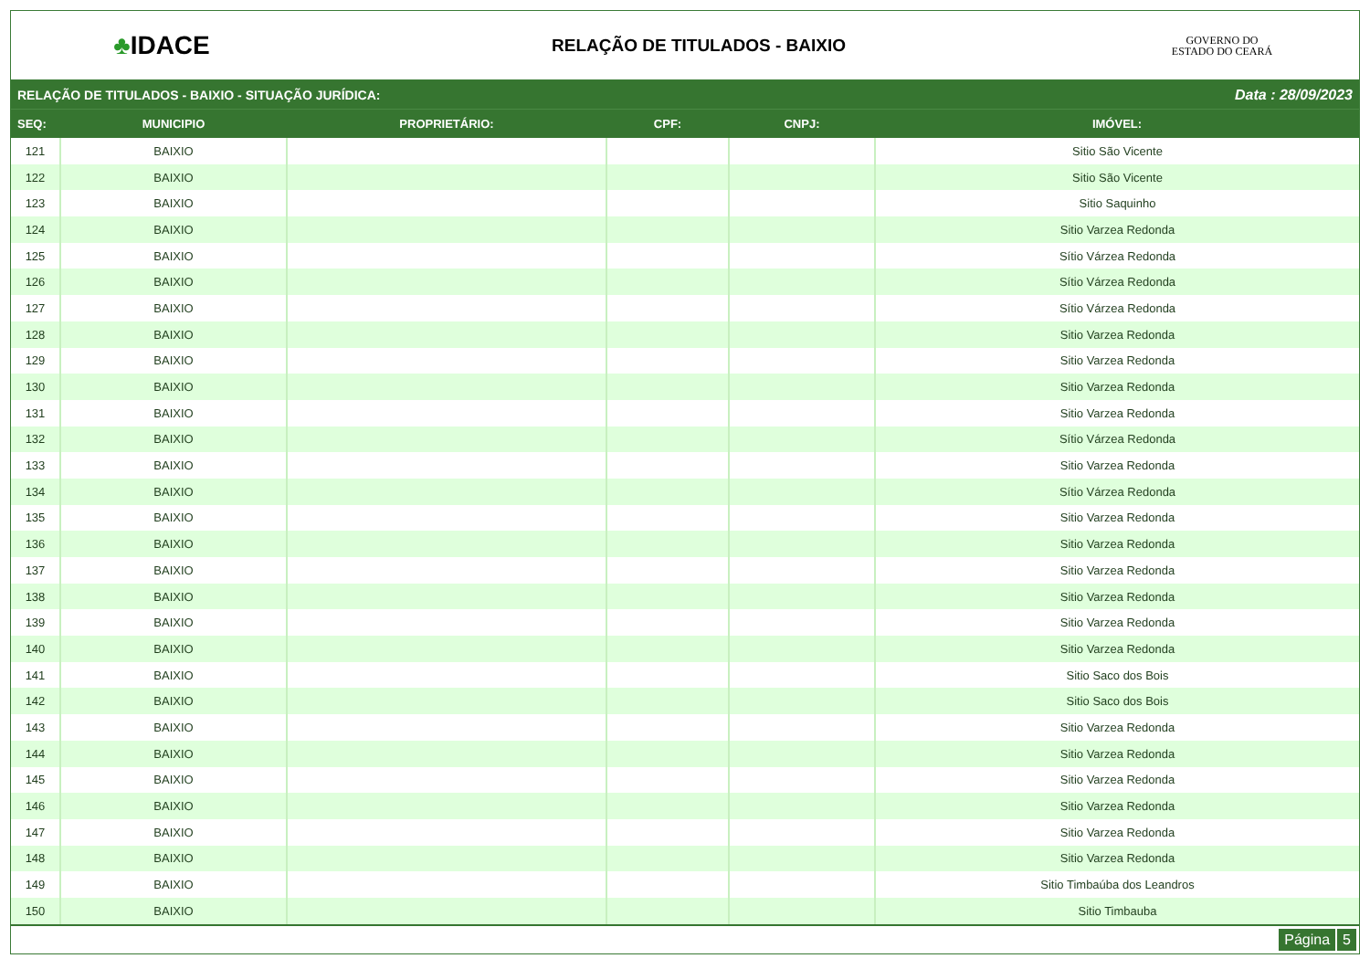♣IDACE
RELAÇÃO DE TITULADOS - BAIXIO
GOVERNO DO
ESTADO DO CEARÁ
RELAÇÃO DE TITULADOS - BAIXIO - SITUAÇÃO JURÍDICA: Data : 28/09/2023
| SEQ: | MUNICIPIO | PROPRIETÁRIO: | CPF: | CNPJ: | IMÓVEL: |
| --- | --- | --- | --- | --- | --- |
| 121 | BAIXIO | | | | Sitio São Vicente |
| 122 | BAIXIO | | | | Sitio São Vicente |
| 123 | BAIXIO | | | | Sitio Saquinho |
| 124 | BAIXIO | | | | Sitio Varzea Redonda |
| 125 | BAIXIO | | | | Sítio Várzea Redonda |
| 126 | BAIXIO | | | | Sítio Várzea Redonda |
| 127 | BAIXIO | | | | Sítio Várzea Redonda |
| 128 | BAIXIO | | | | Sitio Varzea Redonda |
| 129 | BAIXIO | | | | Sitio Varzea Redonda |
| 130 | BAIXIO | | | | Sitio Varzea Redonda |
| 131 | BAIXIO | | | | Sitio Varzea Redonda |
| 132 | BAIXIO | | | | Sítio Várzea Redonda |
| 133 | BAIXIO | | | | Sitio Varzea Redonda |
| 134 | BAIXIO | | | | Sítio Várzea Redonda |
| 135 | BAIXIO | | | | Sitio Varzea Redonda |
| 136 | BAIXIO | | | | Sitio Varzea Redonda |
| 137 | BAIXIO | | | | Sitio Varzea Redonda |
| 138 | BAIXIO | | | | Sitio Varzea Redonda |
| 139 | BAIXIO | | | | Sitio Varzea Redonda |
| 140 | BAIXIO | | | | Sitio Varzea Redonda |
| 141 | BAIXIO | | | | Sitio Saco dos Bois |
| 142 | BAIXIO | | | | Sitio Saco dos Bois |
| 143 | BAIXIO | | | | Sitio Varzea Redonda |
| 144 | BAIXIO | | | | Sitio Varzea Redonda |
| 145 | BAIXIO | | | | Sitio Varzea Redonda |
| 146 | BAIXIO | | | | Sitio Varzea Redonda |
| 147 | BAIXIO | | | | Sitio Varzea Redonda |
| 148 | BAIXIO | | | | Sitio Varzea Redonda |
| 149 | BAIXIO | | | | Sitio Timbaúba dos Leandros |
| 150 | BAIXIO | | | | Sitio Timbauba |
Página 5